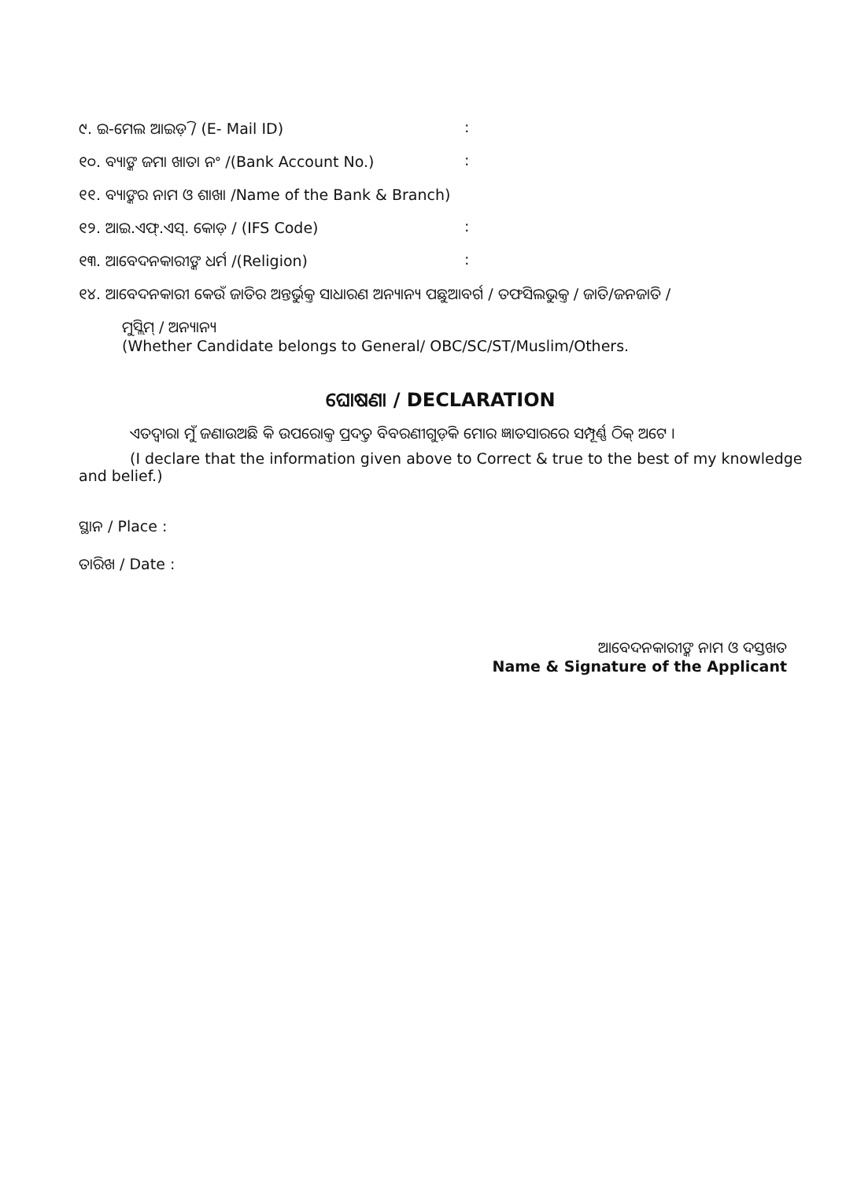୯. ଇ-ମେଲ ଆଇଡ଼ି / (E- Mail ID):
୧୦. ବ୍ୟାଙ୍କ ଜମା ଖାତା ନଂ /(Bank Account No.):
୧୧. ବ୍ୟାଙ୍କର ନାମ ଓ ଶାଖା /Name of the Bank & Branch)
୧୨. ଆଇ.ଏଫ୍.ଏସ୍. କୋଡ଼ / (IFS Code):
୧୩. ଆବେଦନକାରୀଙ୍କ ଧର୍ମ /(Religion):
୧୪. ଆବେଦନକାରୀ କେଉଁ ଜାତିର ଅନ୍ତର୍ଭୁକ୍ତ ସାଧାରଣ ଅନ୍ୟାନ୍ୟ ପଛୁଆବର୍ଗ / ତଫସିଲଭୁକ୍ତ / ଜାତି/ଜନଜାତି /
ମୁସ୍ଲିମ୍ / ଅନ୍ୟାନ୍ୟ
(Whether Candidate belongs to General/ OBC/SC/ST/Muslim/Others.
ଘୋଷଣା / DECLARATION
ଏତଦ୍ୱାରା ମୁଁ ଜଣାଉଅଛି କି ଉପରୋକ୍ତ ପ୍ରଦତ୍ତ ବିବରଣୀଗୁଡ଼ିକ ମୋର ଜ୍ଞାତସାରରେ ସମ୍ପୂର୍ଣ୍ଣ ଠିକ୍ ଅଟେ ।
(I declare that the information given above to Correct & true to the best of my knowledge and belief.)
ସ୍ଥାନ / Place :
ତାରିଖ / Date :
ଆବେଦନକାରୀଙ୍କ ନାମ ଓ ଦସ୍ତଖତ
Name & Signature of the Applicant